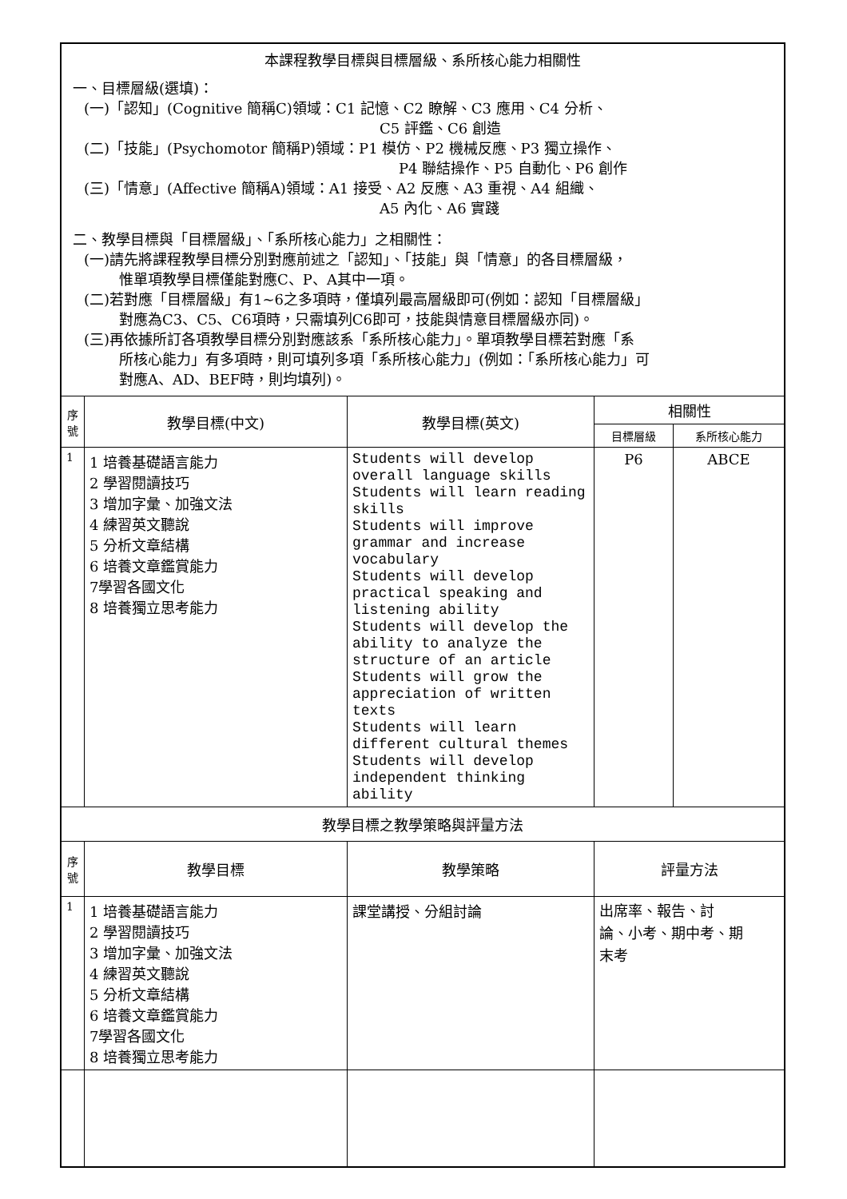| 本課程教學目標與目標層級、系所核心能力相關性 一、目標層級(選填)： (一)「認知」(Cognitive 簡稱C)領域：C1 記憶、C2 瞭解、C3 應用、C4 分析、 C5 評鑑、C6 創造 (二)「技能」(Psychomotor 簡稱P)領域：P1 模仿、P2 機械反應、P3 獨立操作、 P4 聯結操作、P5 自動化、P6 創作 (三)「情意」(Affective 簡稱A)領域：A1 接受、A2 反應、A3 重視、A4 組織、 A5 內化、A6 實踐 二、教學目標與「目標層級」、「系所核心能力」之相關性： (一)請先將課程教學目標分別對應前述之「認知」、「技能」與「情意」的各目標層級， 惟單項教學目標僅能對應C、P、A其中一項。 (二)若對應「目標層級」有1~6之多項時，僅填列最高層級即可(例如：認知「目標層級」 對應為C3、C5、C6項時，只需填列C6即可，技能與情意目標層級亦同)。 (三)再依據所訂各項教學目標分別對應該系「系所核心能力」。單項教學目標若對應「系 所核心能力」有多項時，則可填列多項「系所核心能力」(例如：「系所核心能力」可 對應A、AD、BEF時，則均填列)。 | | | | |
| 序號 | 教學目標(中文) | 教學目標(英文) | 相關性 | |
| | | | 目標層級 | 系所核心能力 |
| 1 | 1 培養基礎語言能力 2 學習閱讀技巧 3 增加字彙、加強文法 4 練習英文聽說 5 分析文章結構 6 培養文章鑑賞能力 7學習各國文化 8 培養獨立思考能力 | Students will develop overall language skills Students will learn reading skills Students will improve grammar and increase vocabulary Students will develop practical speaking and listening ability Students will develop the ability to analyze the structure of an article Students will grow the appreciation of written texts Students will learn different cultural themes Students will develop independent thinking ability | P6 | ABCE |
| 教學目標之教學策略與評量方法 | | | | |
| 序號 | 教學目標 | 教學策略 | 評量方法 | |
| 1 | 1 培養基礎語言能力 2 學習閱讀技巧 3 增加字彙、加強文法 4 練習英文聽說 5 分析文章結構 6 培養文章鑑賞能力 7學習各國文化 8 培養獨立思考能力 | 課堂講授、分組討論 | 出席率、報告、討 論、小考、期中考、期 末考 | |